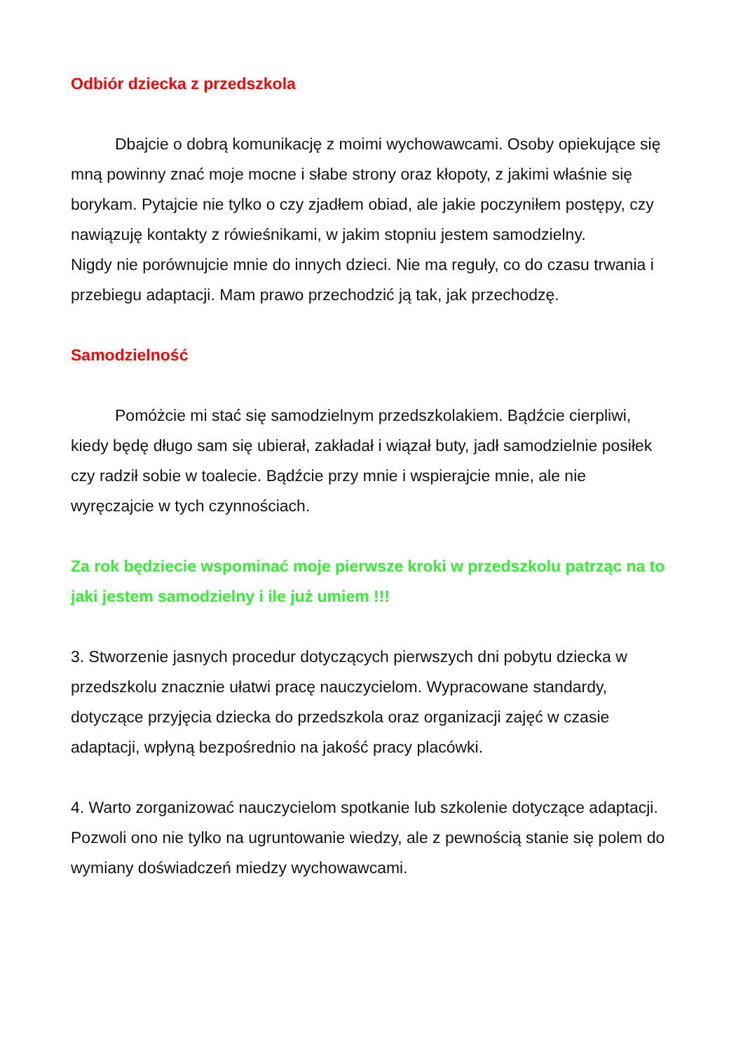Odbiór dziecka z przedszkola
Dbajcie o dobrą komunikację z moimi wychowawcami. Osoby opiekujące się mną powinny znać moje mocne i słabe strony oraz kłopoty, z jakimi właśnie się borykam. Pytajcie nie tylko o czy zjadłem obiad, ale jakie poczyniłem postępy, czy nawiązuję kontakty z rówieśnikami, w jakim stopniu jestem samodzielny.
Nigdy nie porównujcie mnie do innych dzieci. Nie ma reguły, co do czasu trwania i przebiegu adaptacji. Mam prawo przechodzić ją tak, jak przechodzę.
Samodzielność
Pomóżcie mi stać się samodzielnym przedszkolakiem. Bądźcie cierpliwi, kiedy będę długo sam się ubierał, zakładał i wiązał buty, jadł samodzielnie posiłek czy radził sobie w toalecie. Bądźcie przy mnie i wspierajcie mnie, ale nie wyręczajcie w tych czynnościach.
Za rok będziecie wspominać moje pierwsze kroki w przedszkolu patrząc na to jaki jestem samodzielny i ile już umiem !!!
3. Stworzenie jasnych procedur dotyczących pierwszych dni pobytu dziecka w przedszkolu znacznie ułatwi pracę nauczycielom. Wypracowane standardy, dotyczące przyjęcia dziecka do przedszkola oraz organizacji zajęć w czasie adaptacji, wpłyną bezpośrednio na jakość pracy placówki.
4. Warto zorganizować nauczycielom spotkanie lub szkolenie dotyczące adaptacji. Pozwoli ono nie tylko na ugruntowanie wiedzy, ale z pewnością stanie się polem do wymiany doświadczeń miedzy wychowawcami.